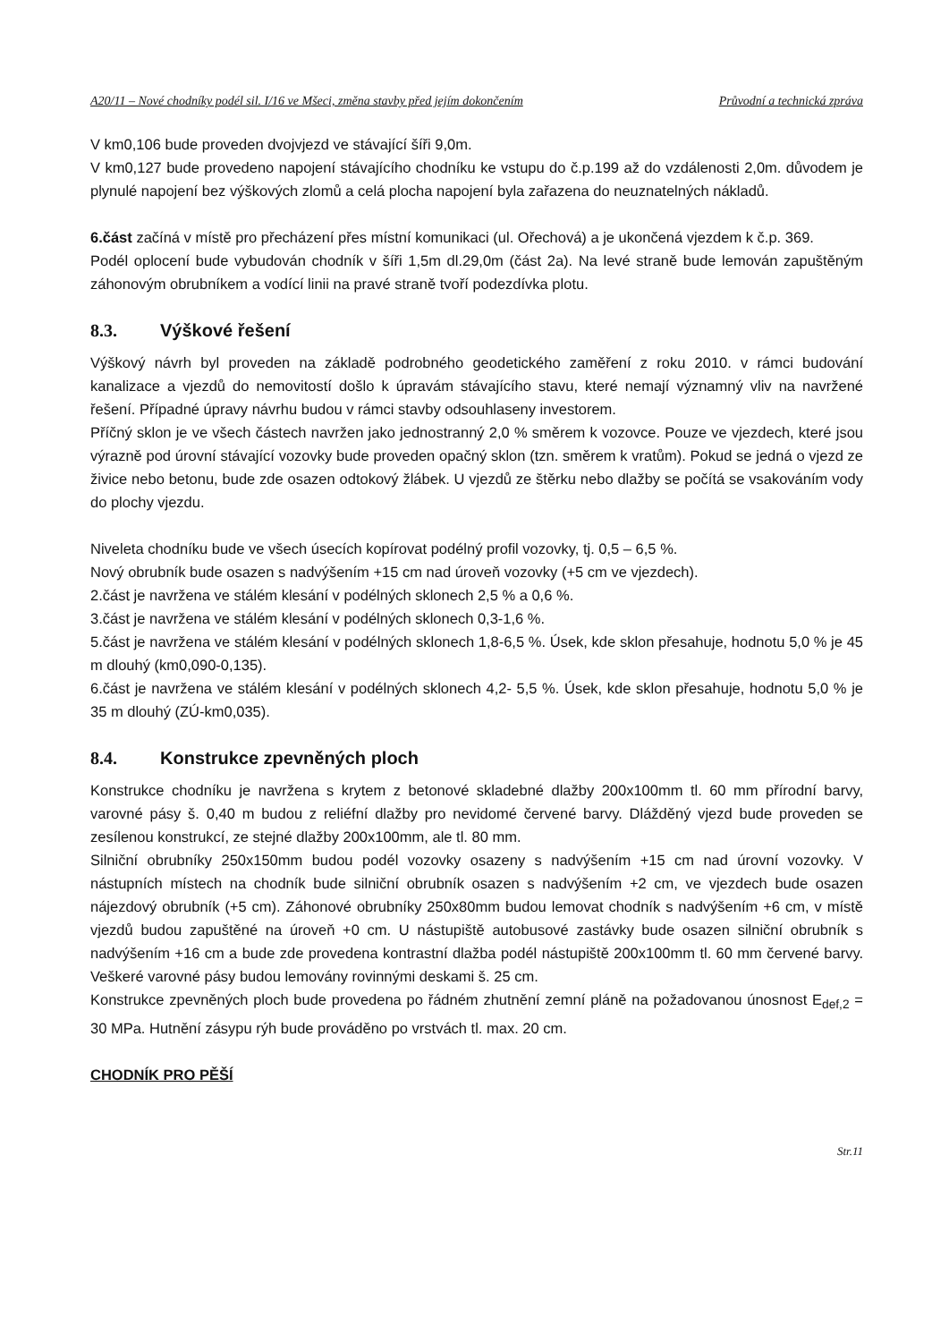A20/11 – Nové chodníky podél sil. I/16 ve Mšeci, změna stavby před jejím dokončením Průvodní a technická zpráva
V km0,106 bude proveden dvojvjezd ve stávající šíři 9,0m.
V km0,127 bude provedeno napojení stávajícího chodníku ke vstupu do č.p.199 až do vzdálenosti 2,0m. důvodem je plynulé napojení bez výškových zlomů a celá plocha napojení byla zařazena do neuznatelných nákladů.
6.část začíná v místě pro přecházení přes místní komunikaci (ul. Ořechová) a je ukončená vjezdem k č.p. 369.
Podél oplocení bude vybudován chodník v šíři 1,5m dl.29,0m (část 2a). Na levé straně bude lemován zapuštěným záhonovým obrubníkem a vodící linii na pravé straně tvoří podezdívka plotu.
8.3. Výškové řešení
Výškový návrh byl proveden na základě podrobného geodetického zaměření z roku 2010. v rámci budování kanalizace a vjezdů do nemovitostí došlo k úpravám stávajícího stavu, které nemají významný vliv na navržené řešení. Případné úpravy návrhu budou v rámci stavby odsouhlaseny investorem.
Příčný sklon je ve všech částech navržen jako jednostranný 2,0 % směrem k vozovce. Pouze ve vjezdech, které jsou výrazně pod úrovní stávající vozovky bude proveden opačný sklon (tzn. směrem k vratům). Pokud se jedná o vjezd ze živice nebo betonu, bude zde osazen odtokový žlábek. U vjezdů ze štěrku nebo dlažby se počítá se vsakováním vody do plochy vjezdu.
Niveleta chodníku bude ve všech úsecích kopírovat podélný profil vozovky, tj. 0,5 – 6,5 %.
Nový obrubník bude osazen s nadvýšením +15 cm nad úroveň vozovky (+5 cm ve vjezdech).
2.část je navržena ve stálém klesání v podélných sklonech 2,5 % a 0,6 %.
3.část je navržena ve stálém klesání v podélných sklonech 0,3-1,6 %.
5.část je navržena ve stálém klesání v podélných sklonech 1,8-6,5 %. Úsek, kde sklon přesahuje, hodnotu 5,0 % je 45 m dlouhý (km0,090-0,135).
6.část je navržena ve stálém klesání v podélných sklonech 4,2- 5,5 %. Úsek, kde sklon přesahuje, hodnotu 5,0 % je 35 m dlouhý (ZÚ-km0,035).
8.4. Konstrukce zpevněných ploch
Konstrukce chodníku je navržena s krytem z betonové skladebné dlažby 200x100mm tl. 60 mm přírodní barvy, varovné pásy š. 0,40 m budou z reliéfní dlažby pro nevidomé červené barvy. Dlážděný vjezd bude proveden se zesílenou konstrukcí, ze stejné dlažby 200x100mm, ale tl. 80 mm.
Silniční obrubníky 250x150mm budou podél vozovky osazeny s nadvýšením +15 cm nad úrovní vozovky. V nástupních místech na chodník bude silniční obrubník osazen s nadvýšením +2 cm, ve vjezdech bude osazen nájezdový obrubník (+5 cm). Záhonové obrubníky 250x80mm budou lemovat chodník s nadvýšením +6 cm, v místě vjezdů budou zapuštěné na úroveň +0 cm. U nástupiště autobusové zastávky bude osazen silniční obrubník s nadvýšením +16 cm a bude zde provedena kontrastní dlažba podél nástupiště 200x100mm tl. 60 mm červené barvy. Veškeré varovné pásy budou lemovány rovinnými deskami š. 25 cm.
Konstrukce zpevněných ploch bude provedena po řádném zhutnění zemní pláně na požadovanou únosnost E<sub>def,2</sub> = 30 MPa. Hutnění zásypu rýh bude prováděno po vrstvách tl. max. 20 cm.
CHODNÍK PRO PĚŠÍ
Str.11